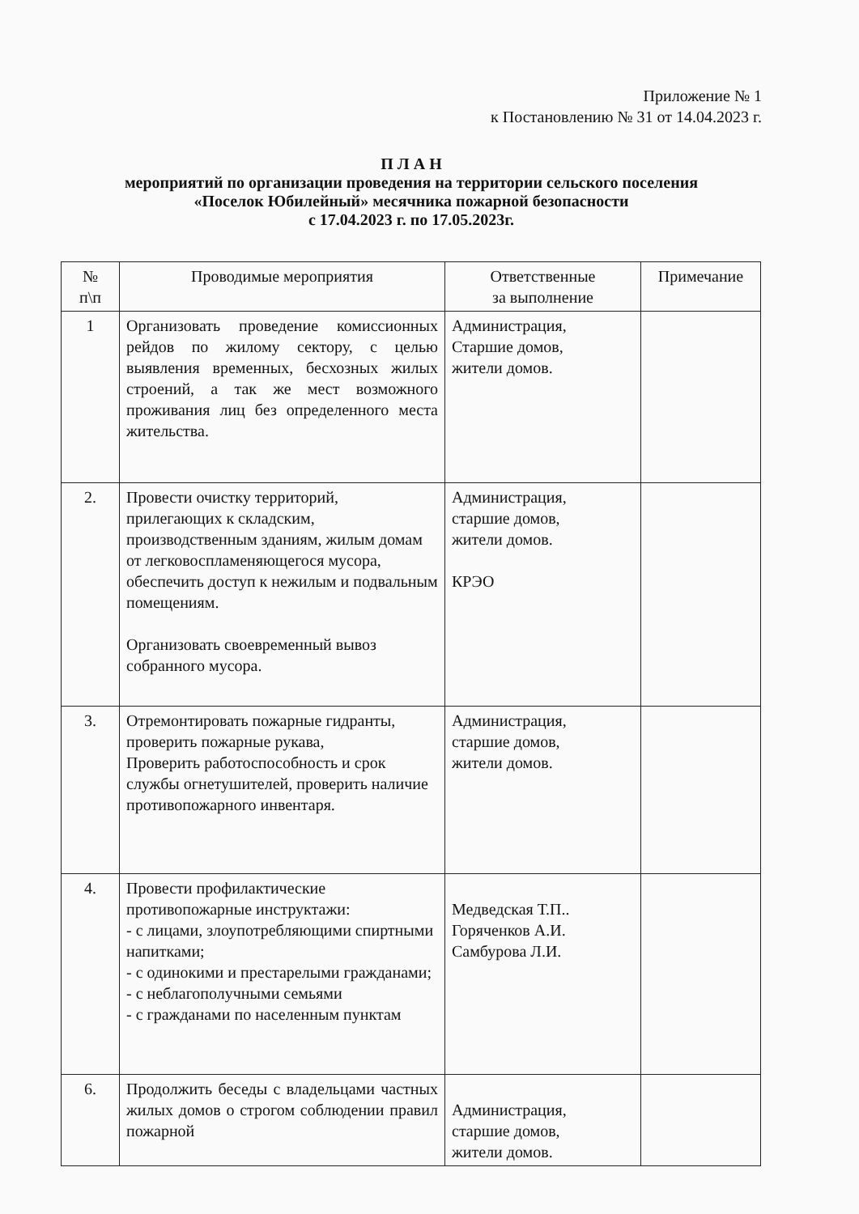Приложение № 1
к Постановлению № 31 от 14.04.2023 г.
П Л А Н
мероприятий по организации проведения на территории сельского поселения
«Поселок Юбилейный» месячника пожарной безопасности
с 17.04.2023 г. по 17.05.2023г.
| № п\п | Проводимые мероприятия | Ответственные за выполнение | Примечание |
| --- | --- | --- | --- |
| 1 | Организовать проведение комиссионных рейдов по жилому сектору, с целью выявления временных, бесхозных жилых строений, а так же мест возможного проживания лиц без определенного места жительства. | Администрация, Старшие домов, жители домов. | |
| 2. | Провести очистку территорий, прилегающих к складским, производственным зданиям, жилым домам от легковоспламеняющегося мусора, обеспечить доступ к нежилым и подвальным помещениям. Организовать своевременный вывоз собранного мусора. | Администрация, старшие домов, жители домов. КРЭО | |
| 3. | Отремонтировать пожарные гидранты, проверить пожарные рукава, Проверить работоспособность и срок службы огнетушителей, проверить наличие противопожарного инвентаря. | Администрация, старшие домов, жители домов. | |
| 4. | Провести профилактические противопожарные инструктажи: - с лицами, злоупотребляющими спиртными напитками; - с одинокими и престарелыми гражданами; - с неблагополучными семьями - с гражданами по населенным пунктам | Медведская Т.П.. Горяченков А.И. Самбурова Л.И. | |
| 6. | Продолжить беседы с владельцами частных жилых домов о строгом соблюдении правил пожарной | Администрация, старшие домов, жители домов. | |